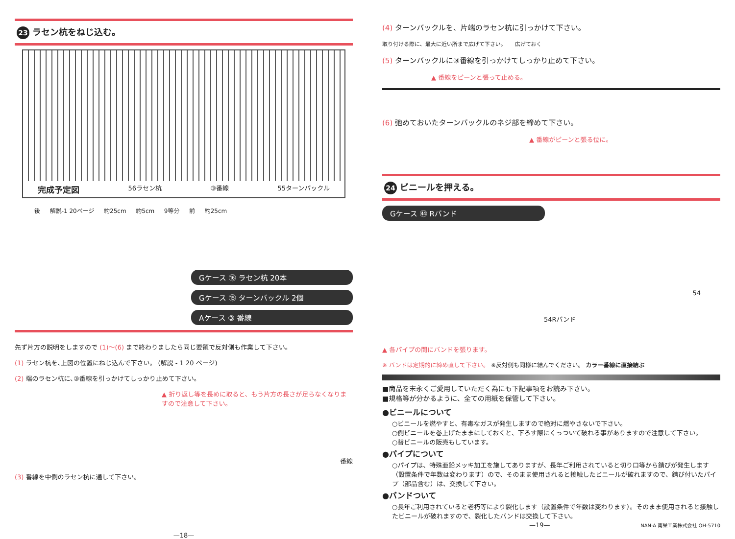23 ラセン杭をねじ込む。
完成予定図 56ラセン杭 ③番線 55ターンバックル
後 　 解説-1 20ページ 　 約25cm 　 約5cm 　 9等分 　 前 　 約25cm
Gケース ⑯ ラセン杭 20本
Gケース ⑮ ターンバックル 2個
Aケース ③ 番線
先ず片方の説明をしますので (1)～(6) まで終わりましたら同じ要領で反対側も作業して下さい。
(1) ラセン杭を､上図の位置にねじ込んで下さい。 (解説 - 1 20 ページ)
(2) 端のラセン杭に､③番線を引っかけてしっかり止めて下さい。
▲ 折り返し等を長めに取ると、もう片方の長さが足らなくなりますので注意して下さい。
番線
(3) 番線を中側のラセン杭に通して下さい。
—18—
(4) ターンバックルを、片端のラセン杭に引っかけて下さい。
取り付ける際に、最大に近い所まで広げて下さい。 　 広げておく
(5) ターンバックルに③番線を引っかけてしっかり止めて下さい。
▲ 番線をピーンと張って止める。
(6) 弛めておいたターンバックルのネジ部を締めて下さい。
▲ 番線がピーンと張る位に。
24 ビニールを押える。
Gケース ㊹ Rバンド
54Rバンド
54
▲ 各パイプの間にバンドを張ります。
※ バンドは定期的に締め直して下さい。 ※反対側も同様に結んでください。 カラー番線に直接結ぶ
■商品を末永くご愛用していただく為にも下記事項をお読み下さい。
■規格等が分かるように、全ての用紙を保管して下さい。
●ビニールについて
○ビニールを燃やすと、有毒なガスが発生しますので絶対に燃やさないで下さい。
○側ビニールを巻上げたままにしておくと、下ろす際にくっついて破れる事がありますので注意して下さい。
○替ビニールの販売もしています。
●パイプについて
○パイプは、特殊亜鉛メッキ加工を施してありますが、長年ご利用されていると切り口等から錆びが発生します（設置条件で年数は変わります）ので、そのまま使用されると接触したビニールが破れますので、錆び付いたパイプ（部品含む）は、交換して下さい。
●バンドついて
○長年ご利用されていると老朽等により裂化します（設置条件で年数は変わります）。そのまま使用されると接触したビニールが破れますので、裂化したバンドは交換して下さい。
—19— NAN-A 南栄工業株式会社 OH-5710